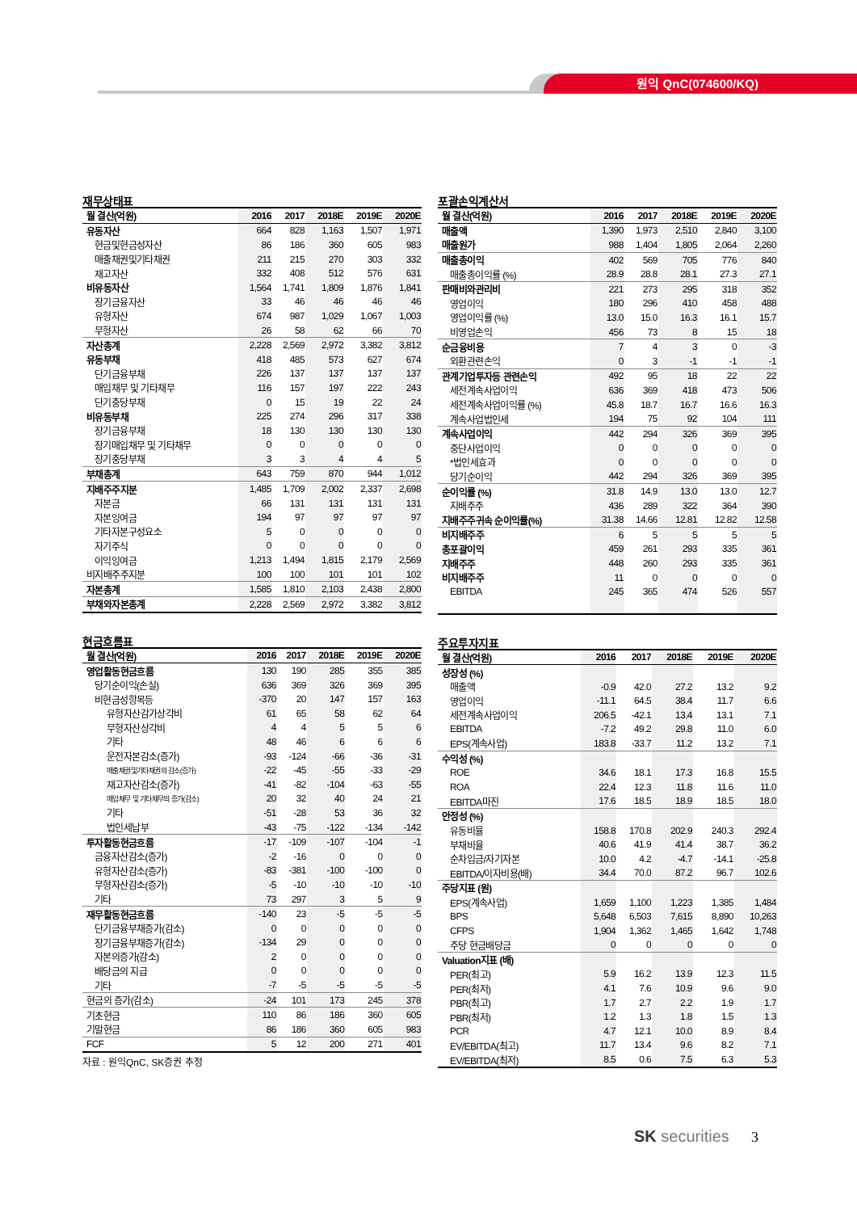원익 QnC(074600/KQ)
재무상태표
| 월 결산(억원) | 2016 | 2017 | 2018E | 2019E | 2020E |
| --- | --- | --- | --- | --- | --- |
| 유동자산 | 664 | 828 | 1,163 | 1,507 | 1,971 |
| 현금및현금성자산 | 86 | 186 | 360 | 605 | 983 |
| 매출채권및기타채권 | 211 | 215 | 270 | 303 | 332 |
| 재고자산 | 332 | 408 | 512 | 576 | 631 |
| 비유동자산 | 1,564 | 1,741 | 1,809 | 1,876 | 1,841 |
| 장기금융자산 | 33 | 46 | 46 | 46 | 46 |
| 유형자산 | 674 | 987 | 1,029 | 1,067 | 1,003 |
| 무형자산 | 26 | 58 | 62 | 66 | 70 |
| 자산총계 | 2,228 | 2,569 | 2,972 | 3,382 | 3,812 |
| 유동부채 | 418 | 485 | 573 | 627 | 674 |
| 단기금융부채 | 226 | 137 | 137 | 137 | 137 |
| 매입채무 및 기타채무 | 116 | 157 | 197 | 222 | 243 |
| 단기충당부채 | 0 | 15 | 19 | 22 | 24 |
| 비유동부채 | 225 | 274 | 296 | 317 | 338 |
| 장기금융부채 | 18 | 130 | 130 | 130 | 130 |
| 장기매입채무 및 기타채무 | 0 | 0 | 0 | 0 | 0 |
| 장기충당부채 | 3 | 3 | 4 | 4 | 5 |
| 부채총계 | 643 | 759 | 870 | 944 | 1,012 |
| 지배주주지분 | 1,485 | 1,709 | 2,002 | 2,337 | 2,698 |
| 자본금 | 66 | 131 | 131 | 131 | 131 |
| 자본잉여금 | 194 | 97 | 97 | 97 | 97 |
| 기타자본구성요소 | 5 | 0 | 0 | 0 | 0 |
| 자기주식 | 0 | 0 | 0 | 0 | 0 |
| 이익잉여금 | 1,213 | 1,494 | 1,815 | 2,179 | 2,569 |
| 비지배주주지분 | 100 | 100 | 101 | 101 | 102 |
| 자본총계 | 1,585 | 1,810 | 2,103 | 2,438 | 2,800 |
| 부채와자본총계 | 2,228 | 2,569 | 2,972 | 3,382 | 3,812 |
현금흐름표
| 월 결산(억원) | 2016 | 2017 | 2018E | 2019E | 2020E |
| --- | --- | --- | --- | --- | --- |
| 영업활동현금흐름 | 130 | 190 | 285 | 355 | 385 |
| 당기순이익(손실) | 636 | 369 | 326 | 369 | 395 |
| 비현금성항목등 | -370 | 20 | 147 | 157 | 163 |
| 유형자산감가상각비 | 61 | 65 | 58 | 62 | 64 |
| 무형자산상각비 | 4 | 4 | 5 | 5 | 6 |
| 기타 | 48 | 46 | 6 | 6 | 6 |
| 운전자본감소(증가) | -93 | -124 | -66 | -36 | -31 |
| 매출채권및기타채권의 감소(증가) | -22 | -45 | -55 | -33 | -29 |
| 재고자산감소(증가) | -41 | -82 | -104 | -63 | -55 |
| 매입채무 및 기타채무의 증가(감소) | 20 | 32 | 40 | 24 | 21 |
| 기타 | -51 | -28 | 53 | 36 | 32 |
| 법인세납부 | -43 | -75 | -122 | -134 | -142 |
| 투자활동현금흐름 | -17 | -109 | -107 | -104 | -1 |
| 금융자산감소(증가) | -2 | -16 | 0 | 0 | 0 |
| 유형자산감소(증가) | -83 | -381 | -100 | -100 | 0 |
| 무형자산감소(증가) | -5 | -10 | -10 | -10 | -10 |
| 기타 | 73 | 297 | 3 | 5 | 9 |
| 재무활동현금흐름 | -140 | 23 | -5 | -5 | -5 |
| 단기금융부채증가(감소) | 0 | 0 | 0 | 0 | 0 |
| 장기금융부채증가(감소) | -134 | 29 | 0 | 0 | 0 |
| 자본의증가(감소) | 2 | 0 | 0 | 0 | 0 |
| 배당금의 지급 | 0 | 0 | 0 | 0 | 0 |
| 기타 | -7 | -5 | -5 | -5 | -5 |
| 현금의 증가(감소) | -24 | 101 | 173 | 245 | 378 |
| 기초현금 | 110 | 86 | 186 | 360 | 605 |
| 기말현금 | 86 | 186 | 360 | 605 | 983 |
| FCF | 5 | 12 | 200 | 271 | 401 |
자료 : 원익QnC, SK증권 추정
포괄손익계산서
| 월 결산(억원) | 2016 | 2017 | 2018E | 2019E | 2020E |
| --- | --- | --- | --- | --- | --- |
| 매출액 | 1,390 | 1,973 | 2,510 | 2,840 | 3,100 |
| 매출원가 | 988 | 1,404 | 1,805 | 2,064 | 2,260 |
| 매출총이익 | 402 | 569 | 705 | 776 | 840 |
| 매출총이익률 (%) | 28.9 | 28.8 | 28.1 | 27.3 | 27.1 |
| 판매비와관리비 | 221 | 273 | 295 | 318 | 352 |
| 영업이익 | 180 | 296 | 410 | 458 | 488 |
| 영업이익률 (%) | 13.0 | 15.0 | 16.3 | 16.1 | 15.7 |
| 비영업손익 | 456 | 73 | 8 | 15 | 18 |
| 순금융비용 | 7 | 4 | 3 | 0 | -3 |
| 외환관련손익 | 0 | 3 | -1 | -1 | -1 |
| 관계기업투자등 관련손익 | 492 | 95 | 18 | 22 | 22 |
| 세전계속사업이익 | 636 | 369 | 418 | 473 | 506 |
| 세전계속사업이익률 (%) | 45.8 | 18.7 | 16.7 | 16.6 | 16.3 |
| 계속사업법인세 | 194 | 75 | 92 | 104 | 111 |
| 계속사업이익 | 442 | 294 | 326 | 369 | 395 |
| 중단사업이익 | 0 | 0 | 0 | 0 | 0 |
| *법인세효과 | 0 | 0 | 0 | 0 | 0 |
| 당기순이익 | 442 | 294 | 326 | 369 | 395 |
| 순이익률 (%) | 31.8 | 14.9 | 13.0 | 13.0 | 12.7 |
| 지배주주 | 436 | 289 | 322 | 364 | 390 |
| 지배주주귀속 순이익률(%) | 31.38 | 14.66 | 12.81 | 12.82 | 12.58 |
| 비지배주주 | 6 | 5 | 5 | 5 | 5 |
| 총포괄이익 | 459 | 261 | 293 | 335 | 361 |
| 지배주주 | 448 | 260 | 293 | 335 | 361 |
| 비지배주주 | 11 | 0 | 0 | 0 | 0 |
| EBITDA | 245 | 365 | 474 | 526 | 557 |
주요투자지표
| 월 결산(억원) | 2016 | 2017 | 2018E | 2019E | 2020E |
| --- | --- | --- | --- | --- | --- |
| 성장성 (%) | | | | | |
| 매출액 | -0.9 | 42.0 | 27.2 | 13.2 | 9.2 |
| 영업이익 | -11.1 | 64.5 | 38.4 | 11.7 | 6.6 |
| 세전계속사업이익 | 206.5 | -42.1 | 13.4 | 13.1 | 7.1 |
| EBITDA | -7.2 | 49.2 | 29.8 | 11.0 | 6.0 |
| EPS(계속사업) | 183.8 | -33.7 | 11.2 | 13.2 | 7.1 |
| 수익성 (%) | | | | | |
| ROE | 34.6 | 18.1 | 17.3 | 16.8 | 15.5 |
| ROA | 22.4 | 12.3 | 11.8 | 11.6 | 11.0 |
| EBITDA마진 | 17.6 | 18.5 | 18.9 | 18.5 | 18.0 |
| 안정성 (%) | | | | | |
| 유동비율 | 158.8 | 170.8 | 202.9 | 240.3 | 292.4 |
| 부채비율 | 40.6 | 41.9 | 41.4 | 38.7 | 36.2 |
| 순차입금/자기자본 | 10.0 | 4.2 | -4.7 | -14.1 | -25.8 |
| EBITDA/이자비용(배) | 34.4 | 70.0 | 87.2 | 96.7 | 102.6 |
| 주당지표 (원) | | | | | |
| EPS(계속사업) | 1,659 | 1,100 | 1,223 | 1,385 | 1,484 |
| BPS | 5,648 | 6,503 | 7,615 | 8,890 | 10,263 |
| CFPS | 1,904 | 1,362 | 1,465 | 1,642 | 1,748 |
| 주당 현금배당금 | 0 | 0 | 0 | 0 | 0 |
| Valuation지표 (배) | | | | | |
| PER(최고) | 5.9 | 16.2 | 13.9 | 12.3 | 11.5 |
| PER(최저) | 4.1 | 7.6 | 10.9 | 9.6 | 9.0 |
| PBR(최고) | 1.7 | 2.7 | 2.2 | 1.9 | 1.7 |
| PBR(최저) | 1.2 | 1.3 | 1.8 | 1.5 | 1.3 |
| PCR | 4.7 | 12.1 | 10.0 | 8.9 | 8.4 |
| EV/EBITDA(최고) | 11.7 | 13.4 | 9.6 | 8.2 | 7.1 |
| EV/EBITDA(최저) | 8.5 | 0.6 | 7.5 | 6.3 | 5.3 |
SK securities 3